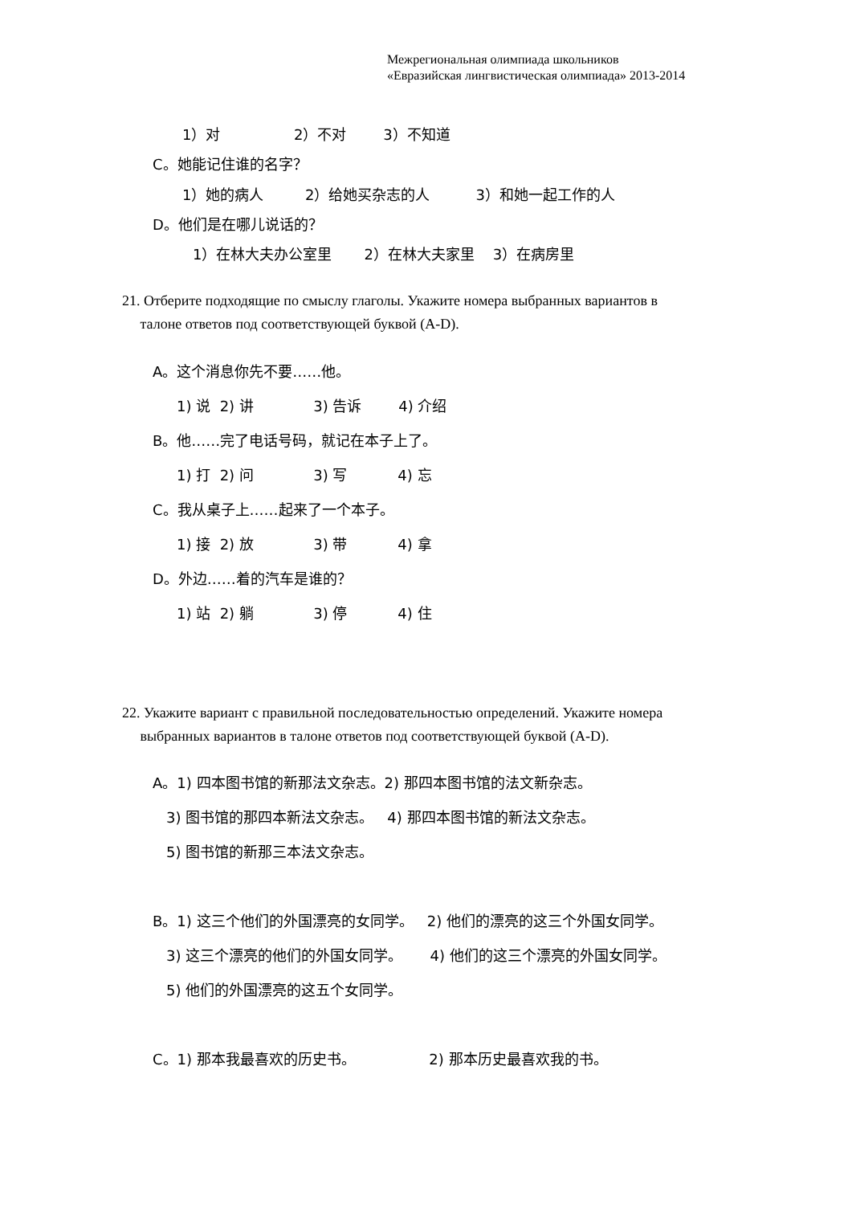Межрегиональная олимпиада школьников
«Евразийская лингвистическая олимпиада» 2013-2014
1）对 2）不对 3）不知道
C。她能记住谁的名字？
1）她的病人 2）给她买杂志的人 3）和她一起工作的人
D。他们是在哪儿说话的？
1）在林大夫办公室里 2）在林大夫家里 3）在病房里
21. Отберите подходящие по смыслу глаголы. Укажите номера выбранных вариантов в
талоне ответов под соответствующей буквой (A-D).
A。这个消息你先不要……他。
1) 说 2) 讲 3) 告诉 4) 介绍
B。他……完了电话号码，就记在本子上了。
1) 打 2) 问 3) 写 4) 忘
C。我从桌子上……起来了一个本子。
1) 接 2) 放 3) 带 4) 拿
D。外边……着的汽车是谁的？
1) 站 2) 躺 3) 停 4) 住
22. Укажите вариант с правильной последовательностью определений. Укажите номера
выбранных вариантов в талоне ответов под соответствующей буквой (A-D).
A。1) 四本图书馆的新那法文杂志。2) 那四本图书馆的法文新杂志。
3) 图书馆的那四本新法文杂志。 4) 那四本图书馆的新法文杂志。
5) 图书馆的新那三本法文杂志。
B。1) 这三个他们的外国漂亮的女同学。 2) 他们的漂亮的这三个外国女同学。
3) 这三个漂亮的他们的外国女同学。 4) 他们的这三个漂亮的外国女同学。
5) 他们的外国漂亮的这五个女同学。
C。1) 那本我最喜欢的历史书。 2) 那本历史最喜欢我的书。